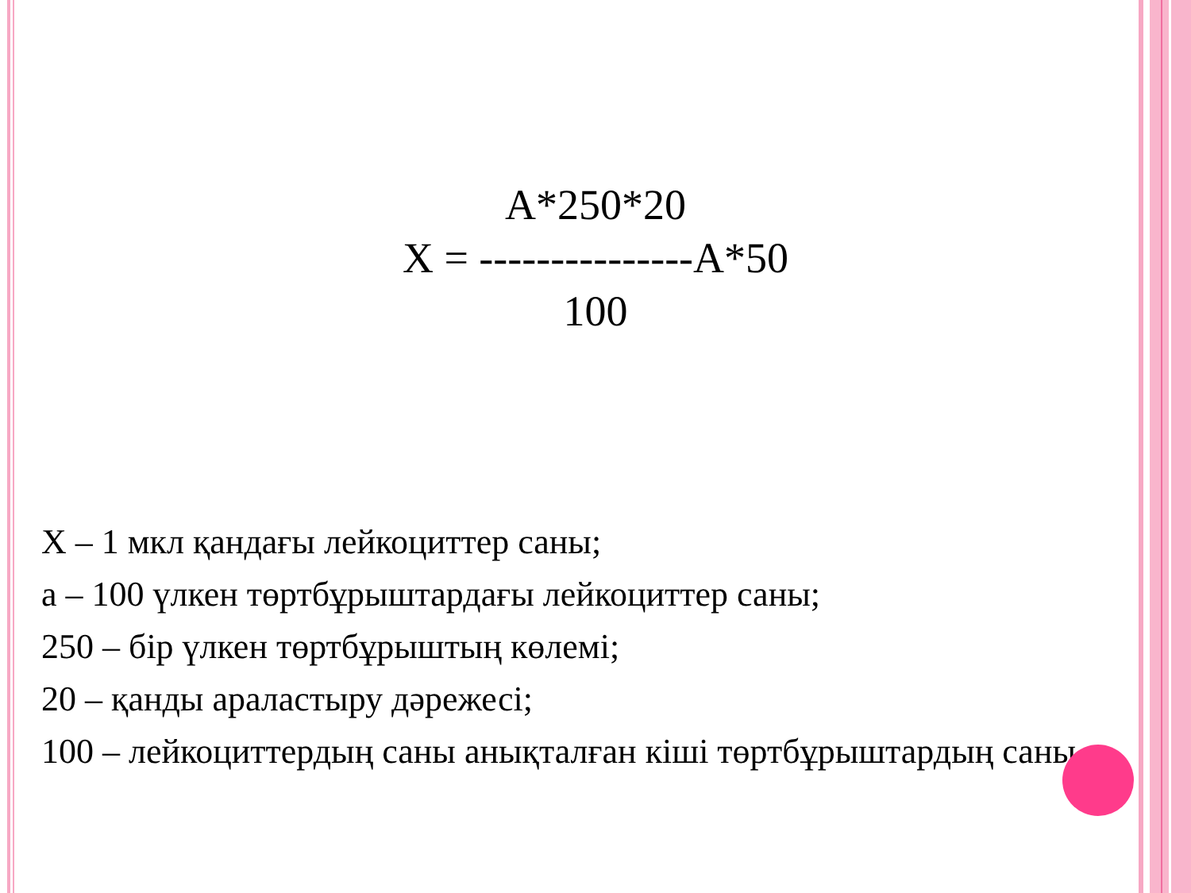A*250*20
X = ---------------А*50
100
Х – 1 мкл қандағы лейкоциттер саны;
а – 100 үлкен төртбұрыштардағы лейкоциттер саны;
250 – бір үлкен төртбұрыштың көлемі;
20 – қанды араластыру дәрежесі;
100 – лейкоциттердың саны анықталған кіші төртбұрыштардың саны